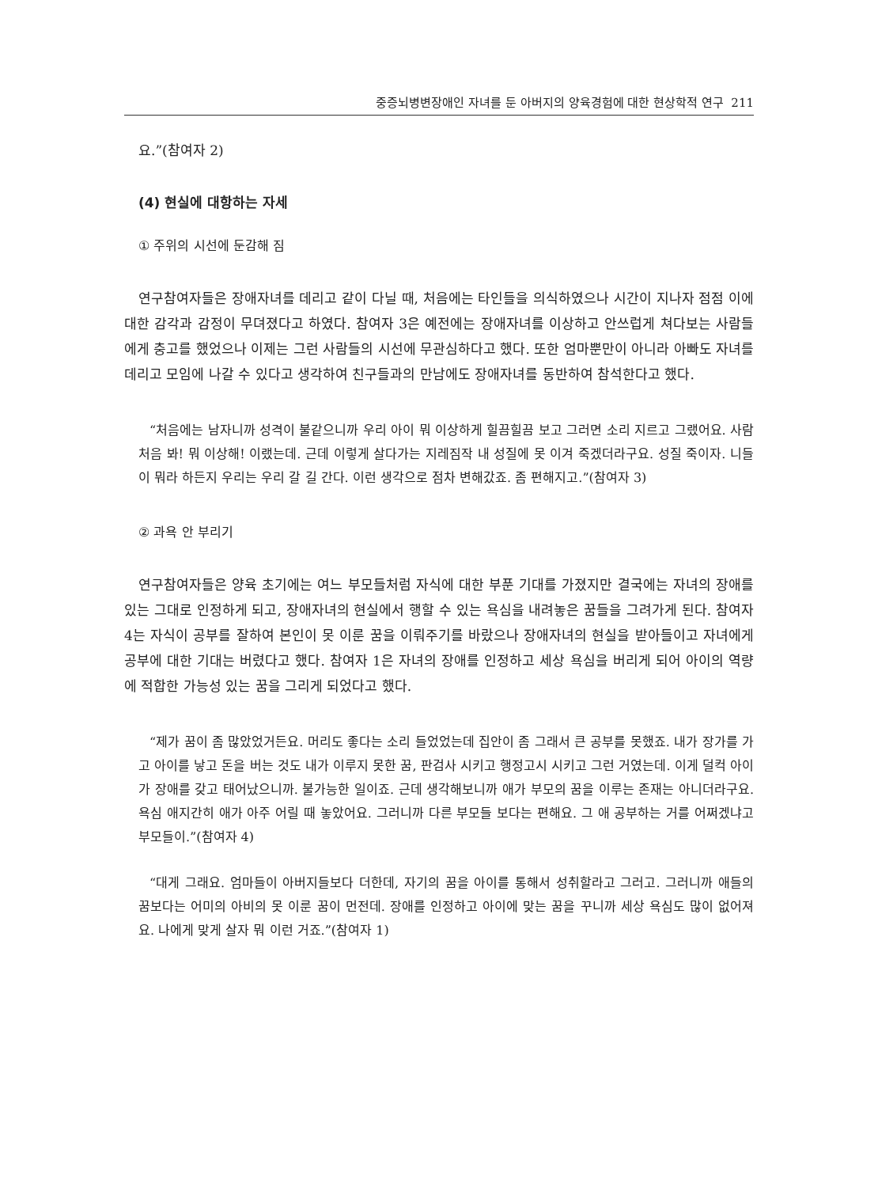중증뇌병변장애인 자녀를 둔 아버지의 양육경험에 대한 현상학적 연구 211
요.”(참여자 2)
(4) 현실에 대항하는 자세
① 주위의 시선에 둔감해 짐
연구참여자들은 장애자녀를 데리고 같이 다닐 때, 처음에는 타인들을 의식하였으나 시간이 지나자 점점 이에 대한 감각과 감정이 무뎌졌다고 하였다. 참여자 3은 예전에는 장애자녀를 이상하고 안쓰럽게 쳐다보는 사람들에게 충고를 했었으나 이제는 그런 사람들의 시선에 무관심하다고 했다. 또한 엄마뿐만이 아니라 아빠도 자녀를 데리고 모임에 나갈 수 있다고 생각하여 친구들과의 만남에도 장애자녀를 동반하여 참석한다고 했다.
“처음에는 남자니까 성격이 불같으니까 우리 아이 뭐 이상하게 힐끔힐끔 보고 그러면 소리 지르고 그랬어요. 사람 처음 봐! 뭐 이상해! 이랬는데. 근데 이렇게 살다가는 지레짐작 내 성질에 못 이겨 죽겠더라구요. 성질 죽이자. 니들이 뭐라 하든지 우리는 우리 갈 길 간다. 이런 생각으로 점차 변해갔죠. 좀 편해지고.”(참여자 3)
② 과욕 안 부리기
연구참여자들은 양육 초기에는 여느 부모들처럼 자식에 대한 부푼 기대를 가졌지만 결국에는 자녀의 장애를 있는 그대로 인정하게 되고, 장애자녀의 현실에서 행할 수 있는 욕심을 내려놓은 꿈들을 그려가게 된다. 참여자 4는 자식이 공부를 잘하여 본인이 못 이룬 꿈을 이뤄주기를 바랐으나 장애자녀의 현실을 받아들이고 자녀에게 공부에 대한 기대는 버렸다고 했다. 참여자 1은 자녀의 장애를 인정하고 세상 욕심을 버리게 되어 아이의 역량에 적합한 가능성 있는 꿈을 그리게 되었다고 했다.
“제가 꿈이 좀 많았었거든요. 머리도 좋다는 소리 들었었는데 집안이 좀 그래서 큰 공부를 못했죠. 내가 장가를 가고 아이를 낳고 돈을 버는 것도 내가 이루지 못한 꿈, 판검사 시키고 행정고시 시키고 그런 거였는데. 이게 덜컥 아이가 장애를 갖고 태어났으니까. 불가능한 일이죠. 근데 생각해보니까 애가 부모의 꿈을 이루는 존재는 아니더라구요. 욕심 애지간히 애가 아주 어릴 때 놓았어요. 그러니까 다른 부모들 보다는 편해요. 그 애 공부하는 거를 어쩌겠냐고 부모들이.”(참여자 4)
“대게 그래요. 엄마들이 아버지들보다 더한데, 자기의 꿈을 아이를 통해서 성취할라고 그러고. 그러니까 애들의 꿈보다는 어미의 아비의 못 이룬 꿈이 먼전데. 장애를 인정하고 아이에 맞는 꿈을 꾸니까 세상 욕심도 많이 없어져요. 나에게 맞게 살자 뭐 이런 거죠.”(참여자 1)